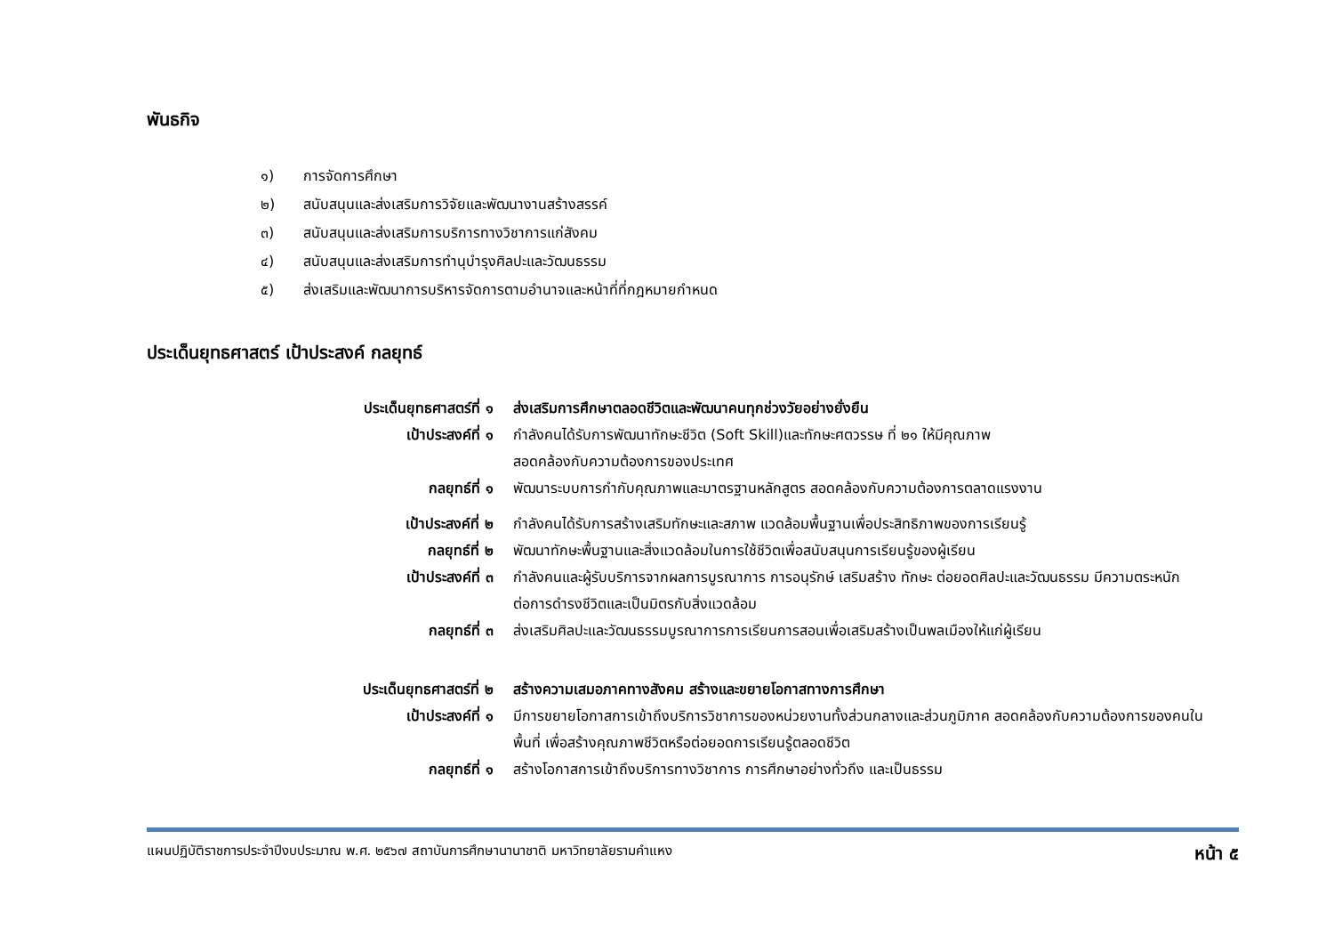พันธกิจ
๑) การจัดการศึกษา
๒) สนับสนุนและส่งเสริมการวิจัยและพัฒนางานสร้างสรรค์
๓) สนับสนุนและส่งเสริมการบริการทางวิชาการแก่สังคม
๔) สนับสนุนและส่งเสริมการทำนุบำรุงศิลปะและวัฒนธรรม
๕) ส่งเสริมและพัฒนาการบริหารจัดการตามอำนาจและหน้าที่ที่กฎหมายกำหนด
ประเด็นยุทธศาสตร์ เป้าประสงค์ กลยุทธ์
| ประเด็นยุทธศาสตร์ที่ ๑ | ส่งเสริมการศึกษาตลอดชีวิตและพัฒนาคนทุกช่วงวัยอย่างยั่งยืน |
| เป้าประสงค์ที่ ๑ | กำลังคนได้รับการพัฒนาทักษะชีวิต (Soft Skill)และทักษะศตวรรษ ที่ ๒๑ ให้มีคุณภาพ สอดคล้องกับความต้องการของประเทศ |
| กลยุทธ์ที่ ๑ | พัฒนาระบบการกำกับคุณภาพและมาตรฐานหลักสูตร สอดคล้องกับความต้องการตลาดแรงงาน |
| เป้าประสงค์ที่ ๒ | กำลังคนได้รับการสร้างเสริมทักษะและสภาพ แวดล้อมพื้นฐานเพื่อประสิทธิภาพของการเรียนรู้ |
| กลยุทธ์ที่ ๒ | พัฒนาทักษะพื้นฐานและสิ่งแวดล้อมในการใช้ชีวิตเพื่อสนับสนุนการเรียนรู้ของผู้เรียน |
| เป้าประสงค์ที่ ๓ | กำลังคนและผู้รับบริการจากผลการบูรณาการ การอนุรักษ์ เสริมสร้าง ทักษะ ต่อยอดศิลปะและวัฒนธรรม มีความตระหนัก ต่อการดำรงชีวิตและเป็นมิตรกับสิ่งแวดล้อม |
| กลยุทธ์ที่ ๓ | ส่งเสริมศิลปะและวัฒนธรรมบูรณาการการเรียนการสอนเพื่อเสริมสร้างเป็นพลเมืองให้แก่ผู้เรียน |
| ประเด็นยุทธศาสตร์ที่ ๒ | สร้างความเสมอภาคทางสังคม สร้างและขยายโอกาสทางการศึกษา |
| เป้าประสงค์ที่ ๑ | มีการขยายโอกาสการเข้าถึงบริการวิชาการของหน่วยงานทั้งส่วนกลางและส่วนภูมิภาค สอดคล้องกับความต้องการของคนใน พื้นที่ เพื่อสร้างคุณภาพชีวิตหรือต่อยอดการเรียนรู้ตลอดชีวิต |
| กลยุทธ์ที่ ๑ | สร้างโอกาสการเข้าถึงบริการทางวิชาการ การศึกษาอย่างทั่วถึง และเป็นธรรม |
แผนปฏิบัติราชการประจำปีงบประมาณ พ.ศ. ๒๕๖๗ สถาบันการศึกษานานาชาติ มหาวิทยาลัยรามคำแหง หน้า ๕